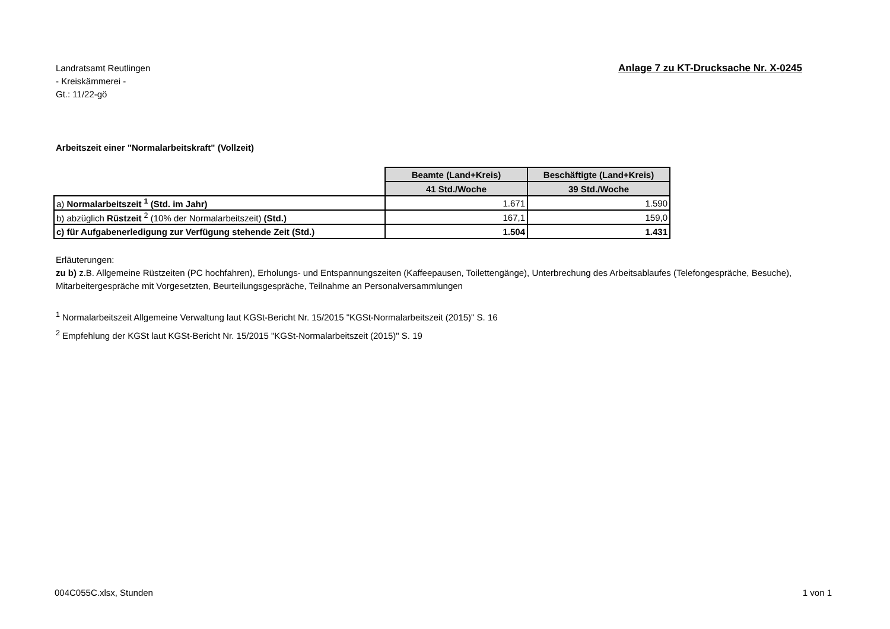Landratsamt Reutlingen
- Kreiskämmerei -
Gt.: 11/22-gö
Anlage 7 zu KT-Drucksache Nr. X-0245
Arbeitszeit einer "Normalarbeitskraft" (Vollzeit)
| | Beamte (Land+Kreis) | Beschäftigte (Land+Kreis) |
| | 41 Std./Woche | 39 Std./Woche |
| a) Normalarbeitszeit <sup>1</sup> (Std. im Jahr) | 1.671 | 1.590 |
| b) abzüglich Rüstzeit <sup>2</sup> (10% der Normalarbeitszeit) (Std.) | 167,1 | 159,0 |
| c) für Aufgabenerledigung zur Verfügung stehende Zeit (Std.) | 1.504 | 1.431 |
Erläuterungen:
zu b) z.B. Allgemeine Rüstzeiten (PC hochfahren), Erholungs- und Entspannungszeiten (Kaffeepausen, Toilettengänge), Unterbrechung des Arbeitsablaufes (Telefongespräche, Besuche), Mitarbeitergespräche mit Vorgesetzten, Beurteilungsgespräche, Teilnahme an Personalversammlungen
<sup>1</sup> Normalarbeitszeit Allgemeine Verwaltung laut KGSt-Bericht Nr. 15/2015 "KGSt-Normalarbeitszeit (2015)" S. 16
<sup>2</sup> Empfehlung der KGSt laut KGSt-Bericht Nr. 15/2015 "KGSt-Normalarbeitszeit (2015)" S. 19
004C055C.xlsx, Stunden 1 von 1